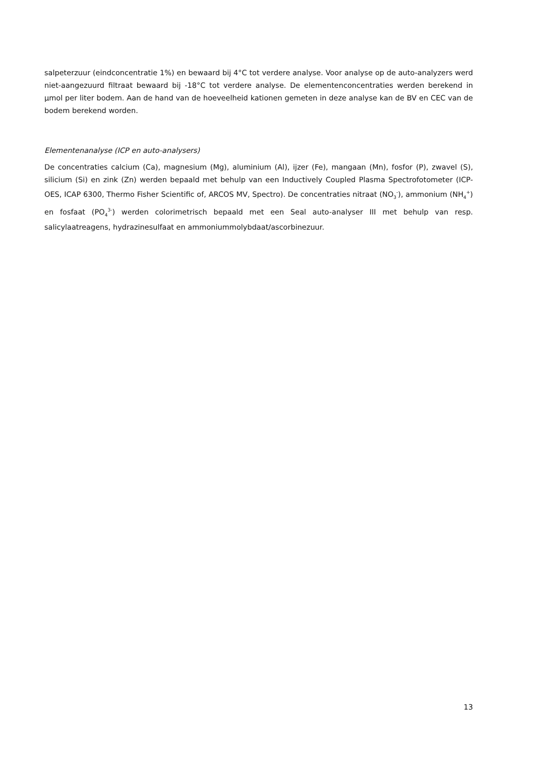salpeterzuur (eindconcentratie 1%) en bewaard bij 4°C tot verdere analyse. Voor analyse op de auto-analyzers werd niet-aangezuurd filtraat bewaard bij -18°C tot verdere analyse. De elementenconcentraties werden berekend in µmol per liter bodem. Aan de hand van de hoeveelheid kationen gemeten in deze analyse kan de BV en CEC van de bodem berekend worden.
Elementenanalyse (ICP en auto-analysers)
De concentraties calcium (Ca), magnesium (Mg), aluminium (Al), ijzer (Fe), mangaan (Mn), fosfor (P), zwavel (S), silicium (Si) en zink (Zn) werden bepaald met behulp van een Inductively Coupled Plasma Spectrofotometer (ICP-OES, ICAP 6300, Thermo Fisher Scientific of, ARCOS MV, Spectro). De concentraties nitraat (NO<sub>3</sub><sup>-</sup>), ammonium (NH<sub>4</sub><sup>+</sup>) en fosfaat (PO<sub>4</sub><sup>3-</sup>) werden colorimetrisch bepaald met een Seal auto-analyser III met behulp van resp. salicylaatreagens, hydrazinesulfaat en ammoniummolybdaat/ascorbinezuur.
13